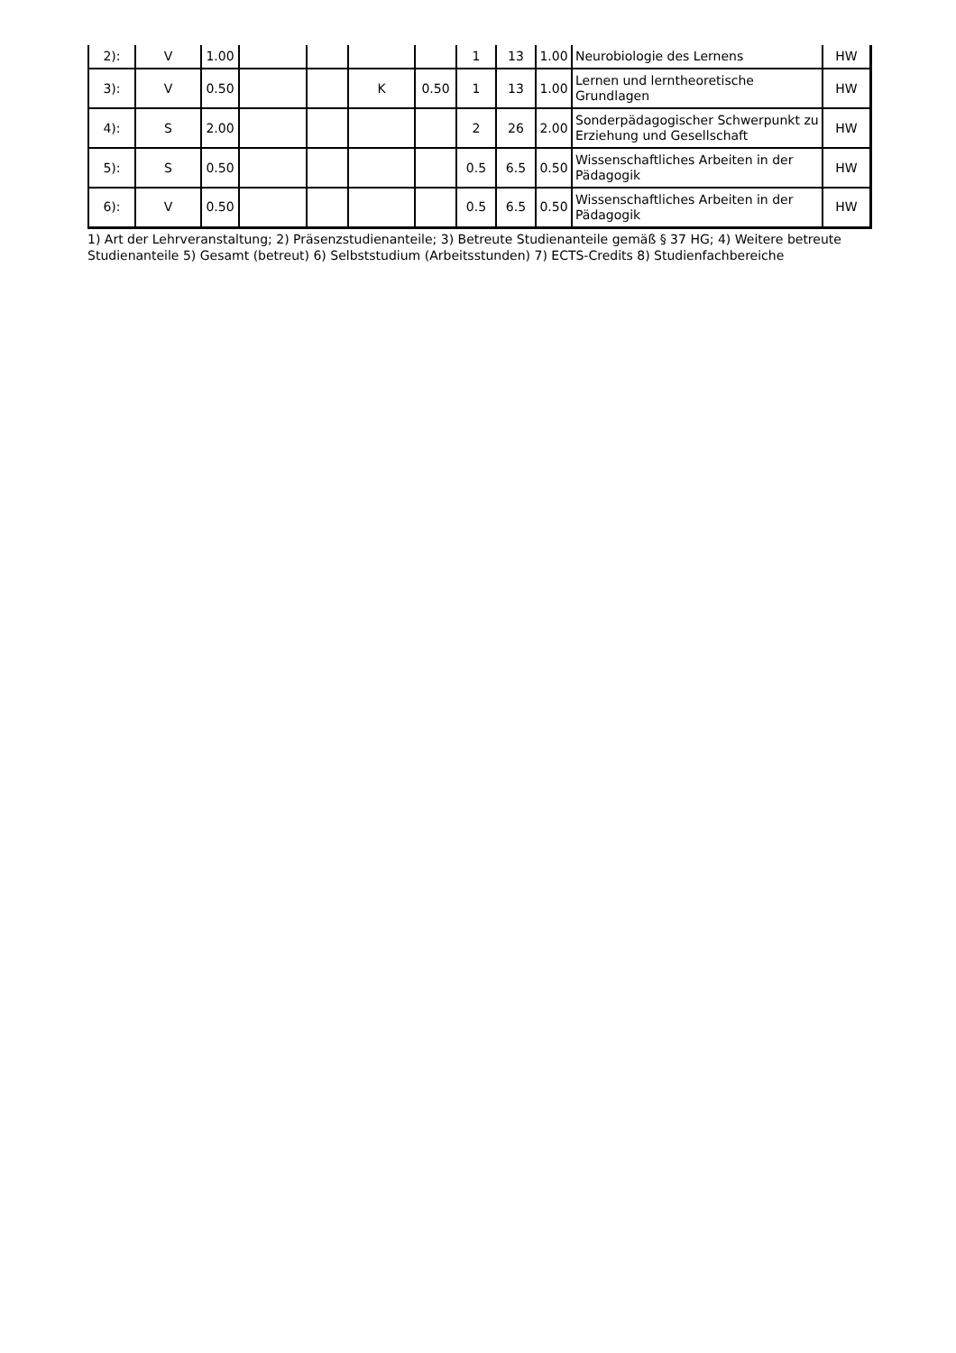| 2): | V | 1.00 | | | | | 1 | 13 | 1.00 | Neurobiologie des Lernens | HW |
| 3): | V | 0.50 | | | K | 0.50 | 1 | 13 | 1.00 | Lernen und lerntheoretische Grundlagen | HW |
| 4): | S | 2.00 | | | | | 2 | 26 | 2.00 | Sonderpädagogischer Schwerpunkt zu Erziehung und Gesellschaft | HW |
| 5): | S | 0.50 | | | | | 0.5 | 6.5 | 0.50 | Wissenschaftliches Arbeiten in der Pädagogik | HW |
| 6): | V | 0.50 | | | | | 0.5 | 6.5 | 0.50 | Wissenschaftliches Arbeiten in der Pädagogik | HW |
1) Art der Lehrveranstaltung; 2) Präsenzstudienanteile; 3) Betreute Studienanteile gemäß § 37 HG; 4) Weitere betreute Studienanteile 5) Gesamt (betreut) 6) Selbststudium (Arbeitsstunden) 7) ECTS-Credits 8) Studienfachbereiche